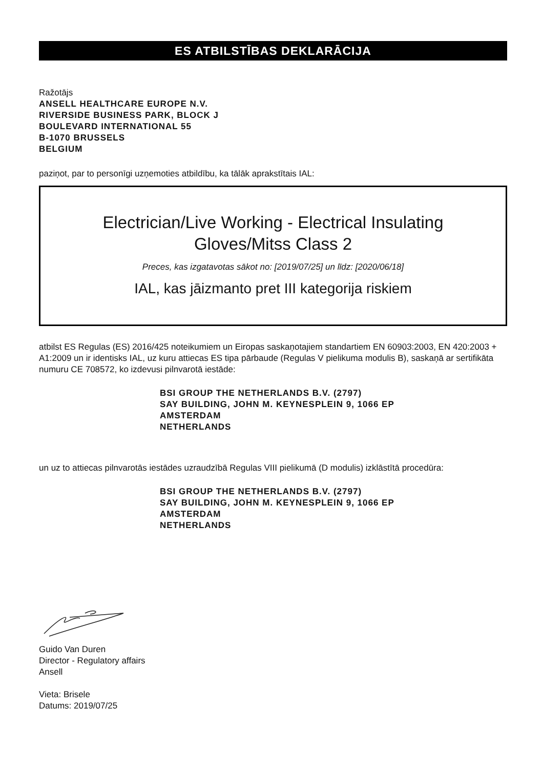ES ATBILSTĪBAS DEKLARĀCIJA
Ražotājs
ANSELL HEALTHCARE EUROPE N.V.
RIVERSIDE BUSINESS PARK, BLOCK J
BOULEVARD INTERNATIONAL 55
B-1070 BRUSSELS
BELGIUM
paziņot, par to personīgi uzņemoties atbildību, ka tālāk aprakstītais IAL:
Electrician/Live Working - Electrical Insulating
Gloves/Mitss Class 2
Preces, kas izgatavotas sākot no: [2019/07/25] un līdz: [2020/06/18]
IAL, kas jāizmanto pret III kategorija riskiem
atbilst ES Regulas (ES) 2016/425 noteikumiem un Eiropas saskaņotajiem standartiem EN 60903:2003, EN 420:2003 + A1:2009 un ir identisks IAL, uz kuru attiecas ES tipa pārbaude (Regulas V pielikuma modulis B), saskaņā ar sertifikāta numuru CE 708572, ko izdevusi pilnvarotā iestāde:
BSI GROUP THE NETHERLANDS B.V. (2797)
SAY BUILDING, JOHN M. KEYNESPLEIN 9, 1066 EP
AMSTERDAM
NETHERLANDS
un uz to attiecas pilnvarotās iestādes uzraudzībā Regulas VIII pielikumā (D modulis) izklāstītā procedūra:
BSI GROUP THE NETHERLANDS B.V. (2797)
SAY BUILDING, JOHN M. KEYNESPLEIN 9, 1066 EP
AMSTERDAM
NETHERLANDS
Guido Van Duren
Director - Regulatory affairs
Ansell
Vieta: Brisele
Datums: 2019/07/25